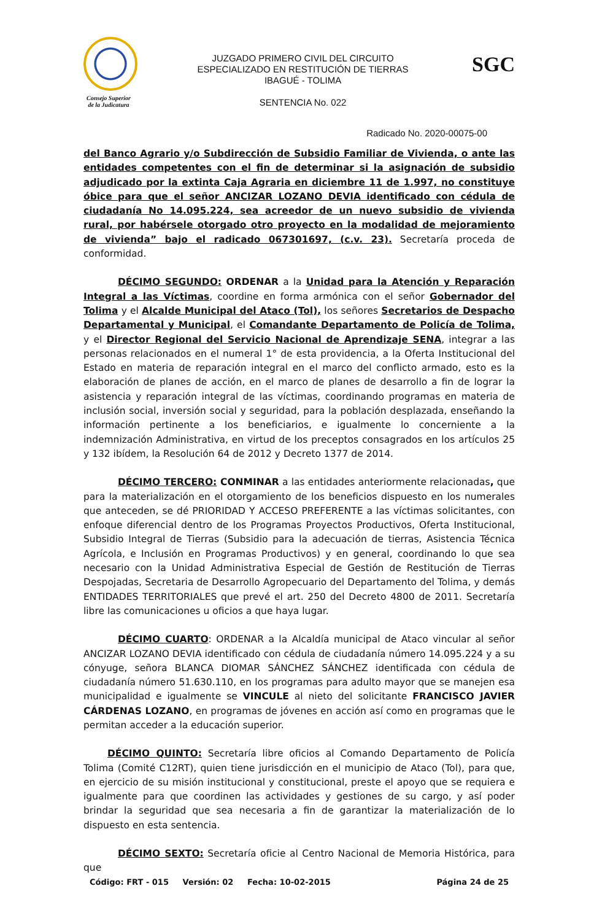Consejo Superior
de la Judicatura
JUZGADO PRIMERO CIVIL DEL CIRCUITO
ESPECIALIZADO EN RESTITUCIÓN DE TIERRAS
IBAGUÉ - TOLIMA
SENTENCIA No. 022
SGC
Radicado No. 2020-00075-00
del Banco Agrario y/o Subdirección de Subsidio Familiar de Vivienda, o ante las entidades competentes con el fin de determinar si la asignación de subsidio adjudicado por la extinta Caja Agraria en diciembre 11 de 1.997, no constituye óbice para que el señor ANCIZAR LOZANO DEVIA identificado con cédula de ciudadanía No 14.095.224, sea acreedor de un nuevo subsidio de vivienda rural, por habérsele otorgado otro proyecto en la modalidad de mejoramiento de vivienda” bajo el radicado 067301697, (c.v. 23). Secretaría proceda de conformidad.
DÉCIMO SEGUNDO: ORDENAR a la Unidad para la Atención y Reparación Integral a las Víctimas, coordine en forma armónica con el señor Gobernador del Tolima y el Alcalde Municipal del Ataco (Tol), los señores Secretarios de Despacho Departamental y Municipal, el Comandante Departamento de Policía de Tolima, y el Director Regional del Servicio Nacional de Aprendizaje SENA, integrar a las personas relacionados en el numeral 1° de esta providencia, a la Oferta Institucional del Estado en materia de reparación integral en el marco del conflicto armado, esto es la elaboración de planes de acción, en el marco de planes de desarrollo a fin de lograr la asistencia y reparación integral de las víctimas, coordinando programas en materia de inclusión social, inversión social y seguridad, para la población desplazada, enseñando la información pertinente a los beneficiarios, e igualmente lo concerniente a la indemnización Administrativa, en virtud de los preceptos consagrados en los artículos 25 y 132 ibídem, la Resolución 64 de 2012 y Decreto 1377 de 2014.
DÉCIMO TERCERO: CONMINAR a las entidades anteriormente relacionadas, que para la materialización en el otorgamiento de los beneficios dispuesto en los numerales que anteceden, se dé PRIORIDAD Y ACCESO PREFERENTE a las víctimas solicitantes, con enfoque diferencial dentro de los Programas Proyectos Productivos, Oferta Institucional, Subsidio Integral de Tierras (Subsidio para la adecuación de tierras, Asistencia Técnica Agrícola, e Inclusión en Programas Productivos) y en general, coordinando lo que sea necesario con la Unidad Administrativa Especial de Gestión de Restitución de Tierras Despojadas, Secretaria de Desarrollo Agropecuario del Departamento del Tolima, y demás ENTIDADES TERRITORIALES que prevé el art. 250 del Decreto 4800 de 2011. Secretaría libre las comunicaciones u oficios a que haya lugar.
DÉCIMO CUARTO: ORDENAR a la Alcaldía municipal de Ataco vincular al señor ANCIZAR LOZANO DEVIA identificado con cédula de ciudadanía número 14.095.224 y a su cónyuge, señora BLANCA DIOMAR SÁNCHEZ SÁNCHEZ identificada con cédula de ciudadanía número 51.630.110, en los programas para adulto mayor que se manejen esa municipalidad e igualmente se VINCULE al nieto del solicitante FRANCISCO JAVIER CÁRDENAS LOZANO, en programas de jóvenes en acción así como en programas que le permitan acceder a la educación superior.
DÉCIMO QUINTO: Secretaría libre oficios al Comando Departamento de Policía Tolima (Comité C12RT), quien tiene jurisdicción en el municipio de Ataco (Tol), para que, en ejercicio de su misión institucional y constitucional, preste el apoyo que se requiera e igualmente para que coordinen las actividades y gestiones de su cargo, y así poder brindar la seguridad que sea necesaria a fin de garantizar la materialización de lo dispuesto en esta sentencia.
DÉCIMO SEXTO: Secretaría oficie al Centro Nacional de Memoria Histórica, para que
Código: FRT - 015 Versión: 02 Fecha: 10-02-2015 Página 24 de 25